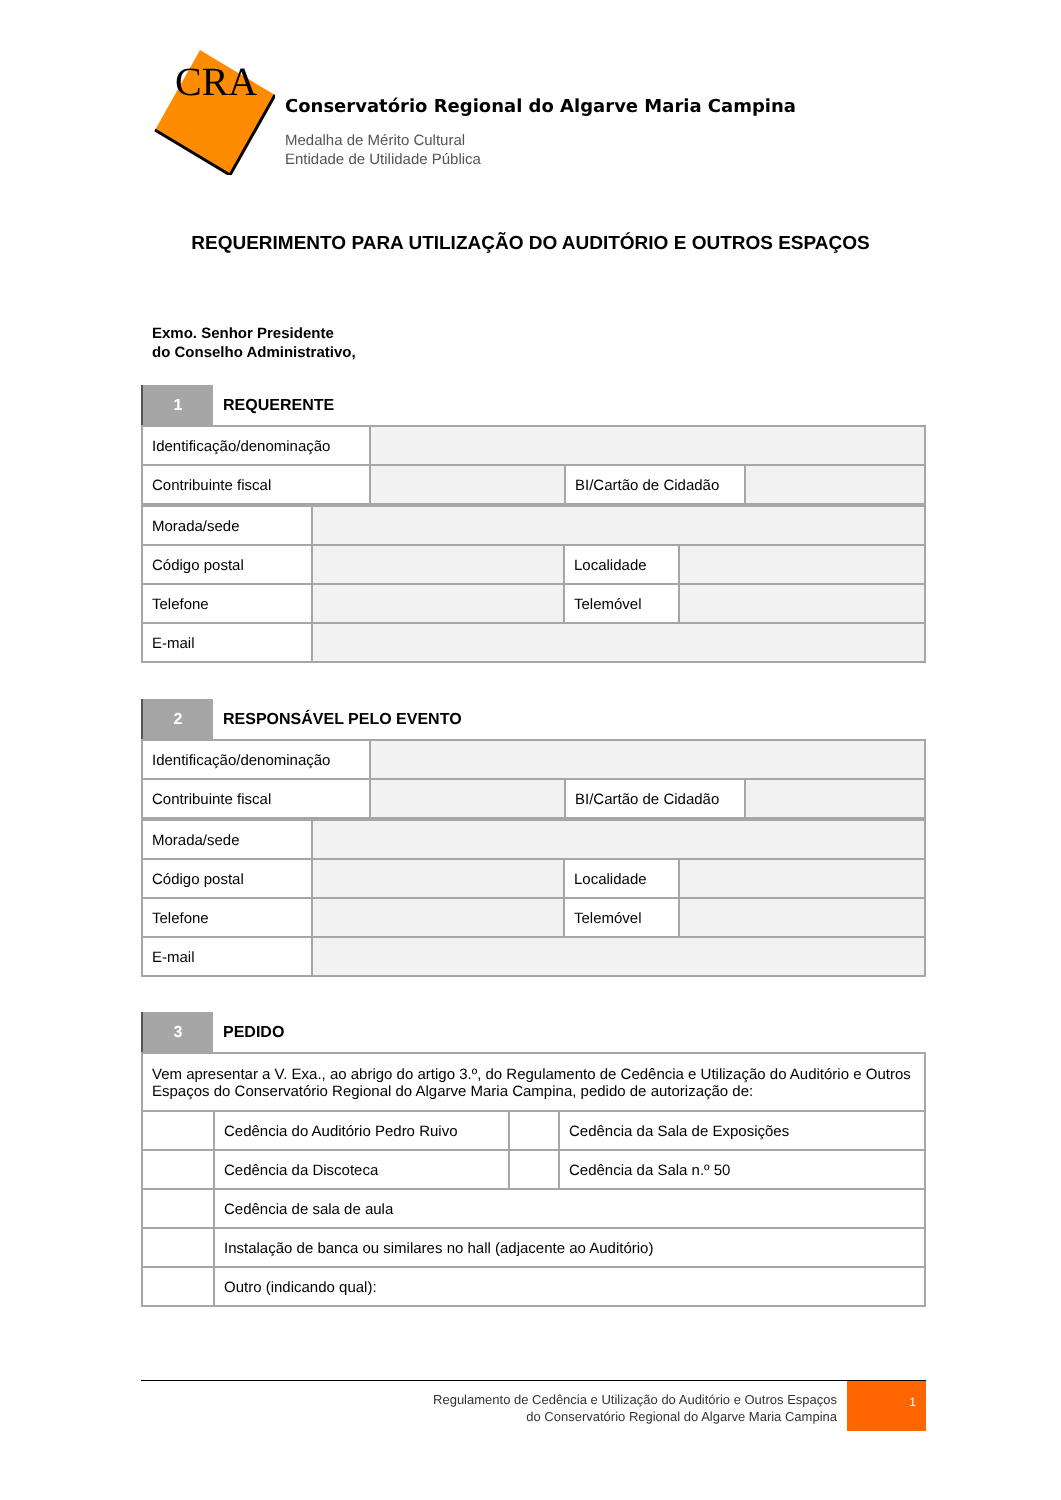CRA
Conservatório Regional do Algarve Maria Campina
Medalha de Mérito Cultural
Entidade de Utilidade Pública
REQUERIMENTO PARA UTILIZAÇÃO DO AUDITÓRIO E OUTROS ESPAÇOS
Exmo. Senhor Presidente
do Conselho Administrativo,
1
REQUERENTE
| Identificação/denominação | | | |
| Contribuinte fiscal | | BI/Cartão de Cidadão | |
| Morada/sede | | | |
| Código postal | | Localidade | |
| Telefone | | Telemóvel | |
| E-mail | | | |
2
RESPONSÁVEL PELO EVENTO
| Identificação/denominação | | | |
| Contribuinte fiscal | | BI/Cartão de Cidadão | |
| Morada/sede | | | |
| Código postal | | Localidade | |
| Telefone | | Telemóvel | |
| E-mail | | | |
3
PEDIDO
| Vem apresentar a V. Exa., ao abrigo do artigo 3.º, do Regulamento de Cedência e Utilização do Auditório e Outros Espaços do Conservatório Regional do Algarve Maria Campina, pedido de autorização de: | | | |
| | Cedência do Auditório Pedro Ruivo | | Cedência da Sala de Exposições |
| | Cedência da Discoteca | | Cedência da Sala n.º 50 |
| | Cedência de sala de aula | | |
| | Instalação de banca ou similares no hall (adjacente ao Auditório) | | |
| | Outro (indicando qual): | | |
Regulamento de Cedência e Utilização do Auditório e Outros Espaços
do Conservatório Regional do Algarve Maria Campina
1